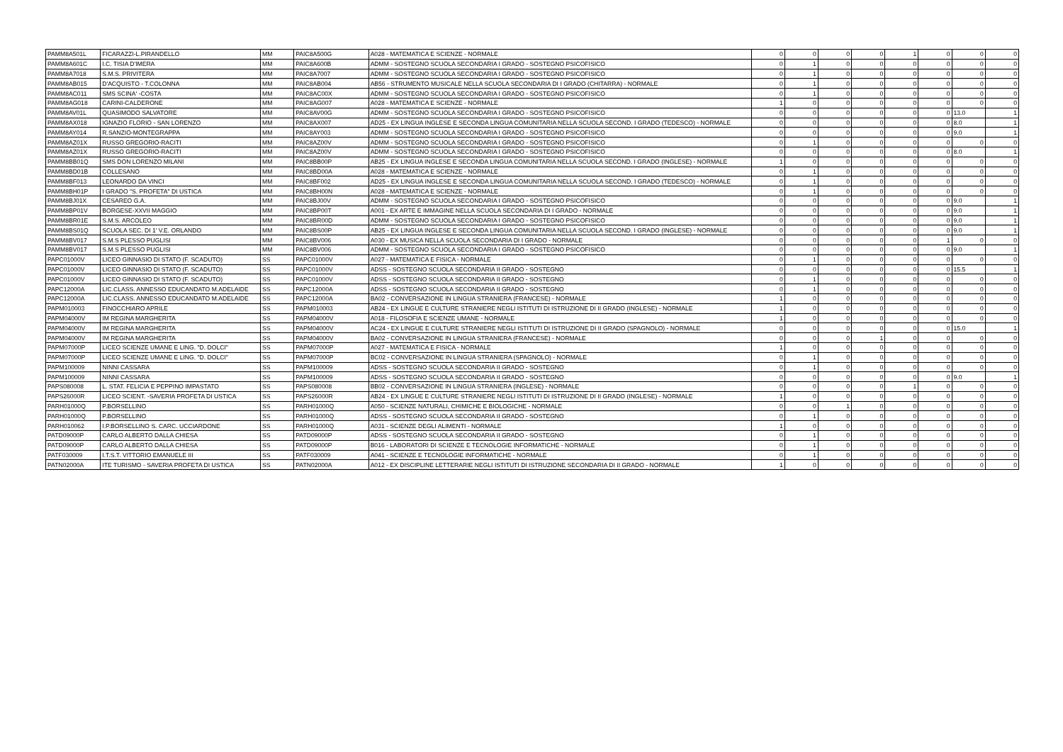| PAMM8A501L | FICARAZZI-L.PIRANDELLO | MM | PAIC8A500G | A028 - MATEMATICA E SCIENZE - NORMALE | 0 | 0 | 0 | 0 | 1 | 0 | 0 | 0 |
| PAMM8A601C | I.C. TISIA D'IMERA | MM | PAIC8A600B | ADMM - SOSTEGNO SCUOLA SECONDARIA I GRADO - SOSTEGNO PSICOFISICO | 0 | 1 | 0 | 0 | 0 | 0 | 0 | 0 |
| PAMM8A7018 | S.M.S. PRIVITERA | MM | PAIC8A7007 | ADMM - SOSTEGNO SCUOLA SECONDARIA I GRADO - SOSTEGNO PSICOFISICO | 0 | 1 | 0 | 0 | 0 | 0 | 0 | 0 |
| PAMM8AB015 | D'ACQUISTO - T.COLONNA | MM | PAIC8AB004 | AB56 - STRUMENTO MUSICALE NELLA SCUOLA SECONDARIA DI I GRADO (CHITARRA) - NORMALE | 0 | 1 | 0 | 0 | 0 | 0 | 0 | 0 |
| PAMM8AC011 | SMS SCINA' -COSTA | MM | PAIC8AC00X | ADMM - SOSTEGNO SCUOLA SECONDARIA I GRADO - SOSTEGNO PSICOFISICO | 0 | 1 | 0 | 0 | 0 | 0 | 0 | 0 |
| PAMM8AG018 | CARINI-CALDERONE | MM | PAIC8AG007 | A028 - MATEMATICA E SCIENZE - NORMALE | 1 | 0 | 0 | 0 | 0 | 0 | 0 | 0 |
| PAMM8AV01L | QUASIMODO SALVATORE | MM | PAIC8AV00G | ADMM - SOSTEGNO SCUOLA SECONDARIA I GRADO - SOSTEGNO PSICOFISICO | 0 | 0 | 0 | 0 | 0 | 0 | 13.0 | 1 |
| PAMM8AX018 | IGNAZIO FLORIO - SAN LORENZO | MM | PAIC8AX007 | AD25 - EX LINGUA INGLESE E SECONDA LINGUA COMUNITARIA NELLA SCUOLA SECOND. I GRADO (TEDESCO) - NORMALE | 0 | 0 | 0 | 0 | 0 | 0 | 8.0 | 1 |
| PAMM8AY014 | R.SANZIO-MONTEGRAPPA | MM | PAIC8AY003 | ADMM - SOSTEGNO SCUOLA SECONDARIA I GRADO - SOSTEGNO PSICOFISICO | 0 | 0 | 0 | 0 | 0 | 0 | 9.0 | 1 |
| PAMM8AZ01X | RUSSO GREGORIO-RACITI | MM | PAIC8AZ00V | ADMM - SOSTEGNO SCUOLA SECONDARIA I GRADO - SOSTEGNO PSICOFISICO | 0 | 1 | 0 | 0 | 0 | 0 | 0 | 0 |
| PAMM8AZ01X | RUSSO GREGORIO-RACITI | MM | PAIC8AZ00V | ADMM - SOSTEGNO SCUOLA SECONDARIA I GRADO - SOSTEGNO PSICOFISICO | 0 | 0 | 0 | 0 | 0 | 0 | 8.0 | 1 |
| PAMM8BB01Q | SMS DON LORENZO MILANI | MM | PAIC8BB00P | AB25 - EX LINGUA INGLESE E SECONDA LINGUA COMUNITARIA NELLA SCUOLA SECOND. I GRADO (INGLESE) - NORMALE | 1 | 0 | 0 | 0 | 0 | 0 | 0 | 0 |
| PAMM8BD01B | COLLESANO | MM | PAIC8BD00A | A028 - MATEMATICA E SCIENZE - NORMALE | 0 | 1 | 0 | 0 | 0 | 0 | 0 | 0 |
| PAMM8BF013 | LEONARDO DA VINCI | MM | PAIC8BF002 | AD25 - EX LINGUA INGLESE E SECONDA LINGUA COMUNITARIA NELLA SCUOLA SECOND. I GRADO (TEDESCO) - NORMALE | 0 | 1 | 0 | 0 | 0 | 0 | 0 | 0 |
| PAMM8BH01P | I GRADO "S. PROFETA" DI USTICA | MM | PAIC8BH00N | A028 - MATEMATICA E SCIENZE - NORMALE | 0 | 1 | 0 | 0 | 0 | 0 | 0 | 0 |
| PAMM8BJ01X | CESAREO G.A. | MM | PAIC8BJ00V | ADMM - SOSTEGNO SCUOLA SECONDARIA I GRADO - SOSTEGNO PSICOFISICO | 0 | 0 | 0 | 0 | 0 | 0 | 9.0 | 1 |
| PAMM8BP01V | BORGESE-XXVII MAGGIO | MM | PAIC8BP00T | A001 - EX ARTE E IMMAGINE NELLA SCUOLA SECONDARIA DI I GRADO - NORMALE | 0 | 0 | 0 | 0 | 0 | 0 | 9.0 | 1 |
| PAMM8BR01E | S.M.S. ARCOLEO | MM | PAIC8BR00D | ADMM - SOSTEGNO SCUOLA SECONDARIA I GRADO - SOSTEGNO PSICOFISICO | 0 | 0 | 0 | 0 | 0 | 0 | 9.0 | 1 |
| PAMM8BS01Q | SCUOLA SEC. DI 1' V.E. ORLANDO | MM | PAIC8BS00P | AB25 - EX LINGUA INGLESE E SECONDA LINGUA COMUNITARIA NELLA SCUOLA SECOND. I GRADO (INGLESE) - NORMALE | 0 | 0 | 0 | 0 | 0 | 0 | 9.0 | 1 |
| PAMM8BV017 | S.M.S PLESSO PUGLISI | MM | PAIC8BV006 | A030 - EX MUSICA NELLA SCUOLA SECONDARIA DI I GRADO - NORMALE | 0 | 0 | 0 | 0 | 0 | 1 | 0 | 0 |
| PAMM8BV017 | S.M.S PLESSO PUGLISI | MM | PAIC8BV006 | ADMM - SOSTEGNO SCUOLA SECONDARIA I GRADO - SOSTEGNO PSICOFISICO | 0 | 0 | 0 | 0 | 0 | 0 | 9.0 | 1 |
| PAPC01000V | LICEO GINNASIO DI STATO (F. SCADUTO) | SS | PAPC01000V | A027 - MATEMATICA E FISICA - NORMALE | 0 | 1 | 0 | 0 | 0 | 0 | 0 | 0 |
| PAPC01000V | LICEO GINNASIO DI STATO (F. SCADUTO) | SS | PAPC01000V | ADSS - SOSTEGNO SCUOLA SECONDARIA II GRADO - SOSTEGNO | 0 | 0 | 0 | 0 | 0 | 0 | 15.5 | 1 |
| PAPC01000V | LICEO GINNASIO DI STATO (F. SCADUTO) | SS | PAPC01000V | ADSS - SOSTEGNO SCUOLA SECONDARIA II GRADO - SOSTEGNO | 0 | 1 | 0 | 0 | 0 | 0 | 0 | 0 |
| PAPC12000A | LIC.CLASS. ANNESSO EDUCANDATO M.ADELAIDE | SS | PAPC12000A | ADSS - SOSTEGNO SCUOLA SECONDARIA II GRADO - SOSTEGNO | 0 | 1 | 0 | 0 | 0 | 0 | 0 | 0 |
| PAPC12000A | LIC.CLASS. ANNESSO EDUCANDATO M.ADELAIDE | SS | PAPC12000A | BA02 - CONVERSAZIONE IN LINGUA STRANIERA (FRANCESE) - NORMALE | 1 | 0 | 0 | 0 | 0 | 0 | 0 | 0 |
| PAPM010003 | FINOCCHIARO APRILE | SS | PAPM010003 | AB24 - EX LINGUE E CULTURE STRANIERE NEGLI ISTITUTI DI ISTRUZIONE DI II GRADO (INGLESE) - NORMALE | 1 | 0 | 0 | 0 | 0 | 0 | 0 | 0 |
| PAPM04000V | IM REGINA MARGHERITA | SS | PAPM04000V | A018 - FILOSOFIA E SCIENZE UMANE - NORMALE | 1 | 0 | 0 | 0 | 0 | 0 | 0 | 0 |
| PAPM04000V | IM REGINA MARGHERITA | SS | PAPM04000V | AC24 - EX LINGUE E CULTURE STRANIERE NEGLI ISTITUTI DI ISTRUZIONE DI II GRADO (SPAGNOLO) - NORMALE | 0 | 0 | 0 | 0 | 0 | 0 | 15.0 | 1 |
| PAPM04000V | IM REGINA MARGHERITA | SS | PAPM04000V | BA02 - CONVERSAZIONE IN LINGUA STRANIERA (FRANCESE) - NORMALE | 0 | 0 | 0 | 1 | 0 | 0 | 0 | 0 |
| PAPM07000P | LICEO SCIENZE UMANE E LING. "D. DOLCI" | SS | PAPM07000P | A027 - MATEMATICA E FISICA - NORMALE | 1 | 0 | 0 | 0 | 0 | 0 | 0 | 0 |
| PAPM07000P | LICEO SCIENZE UMANE E LING. "D. DOLCI" | SS | PAPM07000P | BC02 - CONVERSAZIONE IN LINGUA STRANIERA (SPAGNOLO) - NORMALE | 0 | 1 | 0 | 0 | 0 | 0 | 0 | 0 |
| PAPM100009 | NINNI CASSARA | SS | PAPM100009 | ADSS - SOSTEGNO SCUOLA SECONDARIA II GRADO - SOSTEGNO | 0 | 1 | 0 | 0 | 0 | 0 | 0 | 0 |
| PAPM100009 | NINNI CASSARA | SS | PAPM100009 | ADSS - SOSTEGNO SCUOLA SECONDARIA II GRADO - SOSTEGNO | 0 | 0 | 0 | 0 | 0 | 0 | 9.0 | 1 |
| PAPS080008 | L. STAT. FELICIA E PEPPINO IMPASTATO | SS | PAPS080008 | BB02 - CONVERSAZIONE IN LINGUA STRANIERA (INGLESE) - NORMALE | 0 | 0 | 0 | 0 | 1 | 0 | 0 | 0 |
| PAPS26000R | LICEO SCIENT. -SAVERIA PROFETA DI USTICA | SS | PAPS26000R | AB24 - EX LINGUE E CULTURE STRANIERE NEGLI ISTITUTI DI ISTRUZIONE DI II GRADO (INGLESE) - NORMALE | 1 | 0 | 0 | 0 | 0 | 0 | 0 | 0 |
| PARH01000Q | P.BORSELLINO | SS | PARH01000Q | A050 - SCIENZE NATURALI, CHIMICHE E BIOLOGICHE - NORMALE | 0 | 0 | 1 | 0 | 0 | 0 | 0 | 0 |
| PARH01000Q | P.BORSELLINO | SS | PARH01000Q | ADSS - SOSTEGNO SCUOLA SECONDARIA II GRADO - SOSTEGNO | 0 | 1 | 0 | 0 | 0 | 0 | 0 | 0 |
| PARH010062 | I.P.BORSELLINO S. CARC. UCCIARDONE | SS | PARH01000Q | A031 - SCIENZE DEGLI ALIMENTI - NORMALE | 1 | 0 | 0 | 0 | 0 | 0 | 0 | 0 |
| PATD09000P | CARLO ALBERTO DALLA CHIESA | SS | PATD09000P | ADSS - SOSTEGNO SCUOLA SECONDARIA II GRADO - SOSTEGNO | 0 | 1 | 0 | 0 | 0 | 0 | 0 | 0 |
| PATD09000P | CARLO ALBERTO DALLA CHIESA | SS | PATD09000P | B016 - LABORATORI DI SCIENZE E TECNOLOGIE INFORMATICHE - NORMALE | 0 | 1 | 0 | 0 | 0 | 0 | 0 | 0 |
| PATF030009 | I.T.S.T. VITTORIO EMANUELE III | SS | PATF030009 | A041 - SCIENZE E TECNOLOGIE INFORMATICHE - NORMALE | 0 | 1 | 0 | 0 | 0 | 0 | 0 | 0 |
| PATN02000A | ITE TURISMO - SAVERIA PROFETA DI USTICA | SS | PATN02000A | A012 - EX DISCIPLINE LETTERARIE NEGLI ISTITUTI DI ISTRUZIONE SECONDARIA DI II GRADO - NORMALE | 1 | 0 | 0 | 0 | 0 | 0 | 0 | 0 |